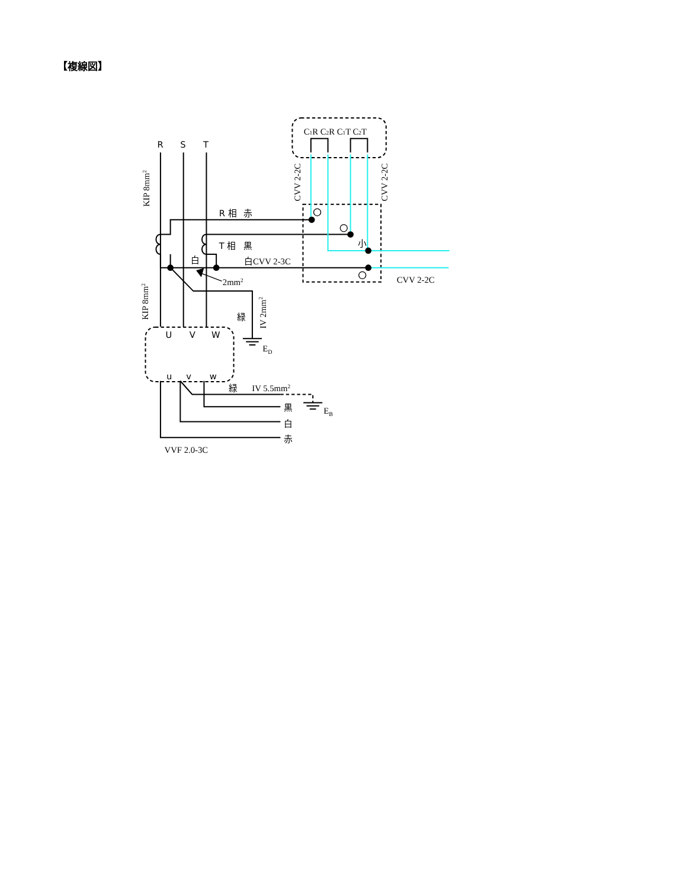【複線図】
R
S
T
C1R C2R C1T C2T
R 相
赤
T 相
黒
白
白CVV 2-3C
2mm2
小
CVV 2-2C
緑
ED
U
V
W
u
v
w
緑
IV 5.5mm2
黒
EB
白
赤
VVF 2.0-3C
KIP 8mm2
KIP 8mm2
IV 2mm2
CVV 2-2C
CVV 2-2C